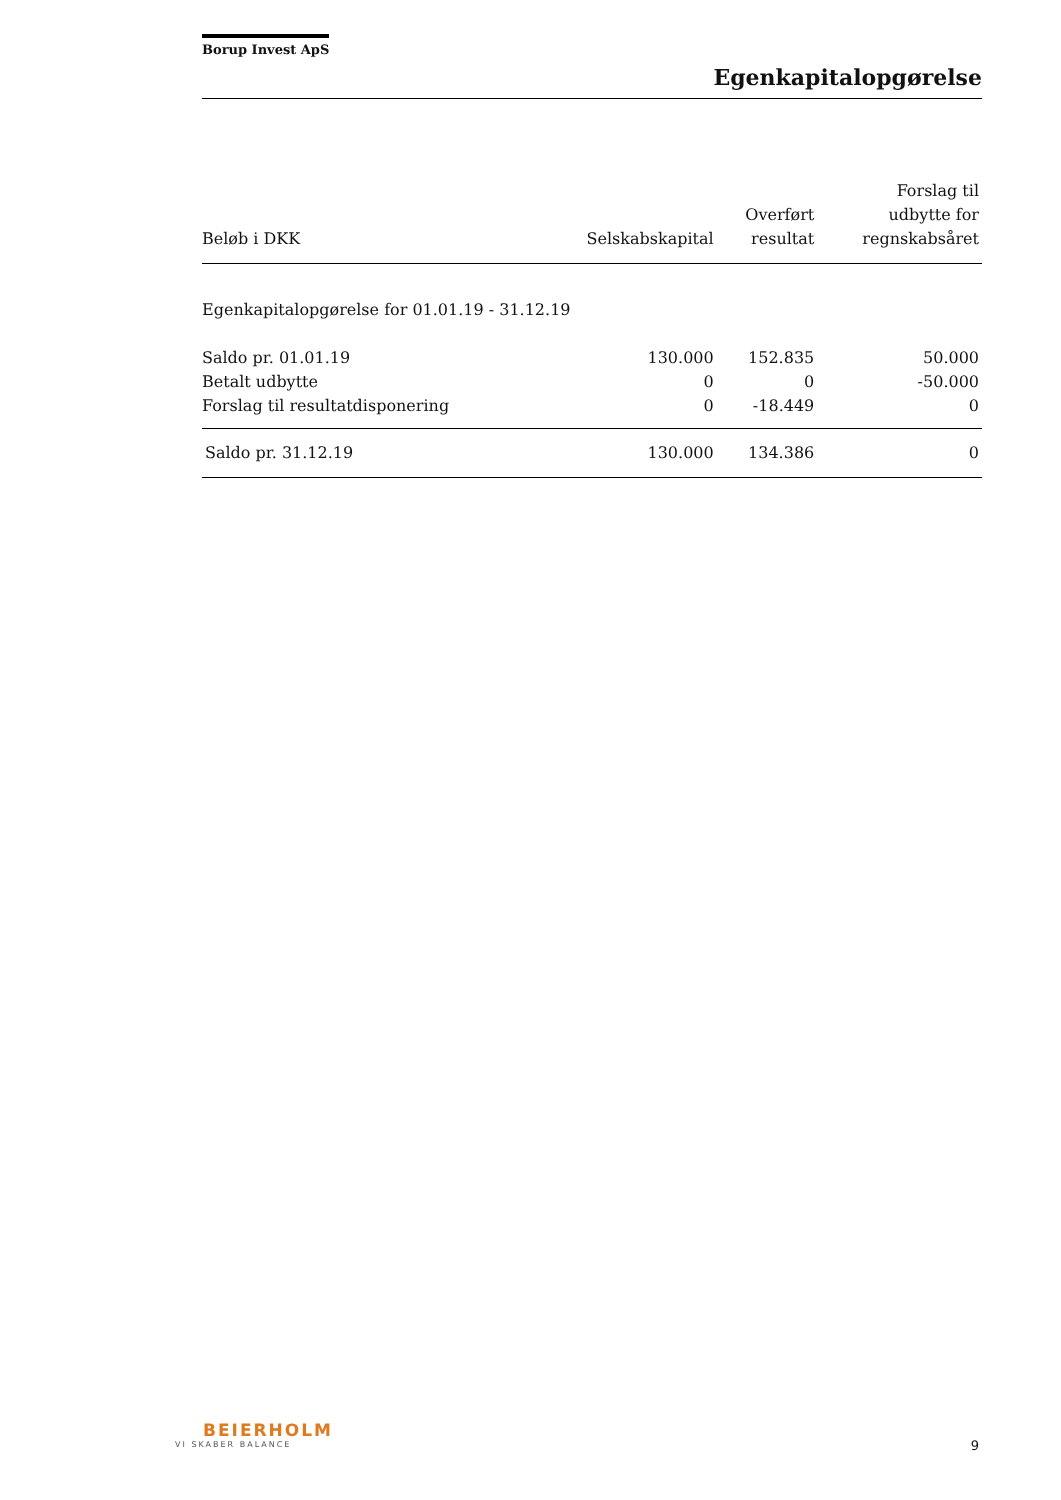Borup Invest ApS
Egenkapitalopgørelse
| Beløb i DKK | Selskabskapital | Overført resultat | Forslag til udbytte for regnskabsåret |
| --- | --- | --- | --- |
| Egenkapitalopgørelse for 01.01.19 - 31.12.19 | | | |
| Saldo pr. 01.01.19 | 130.000 | 152.835 | 50.000 |
| Betalt udbytte | 0 | 0 | -50.000 |
| Forslag til resultatdisponering | 0 | -18.449 | 0 |
| Saldo pr. 31.12.19 | 130.000 | 134.386 | 0 |
BEIERHOLM
VI SKABER BALANCE
9